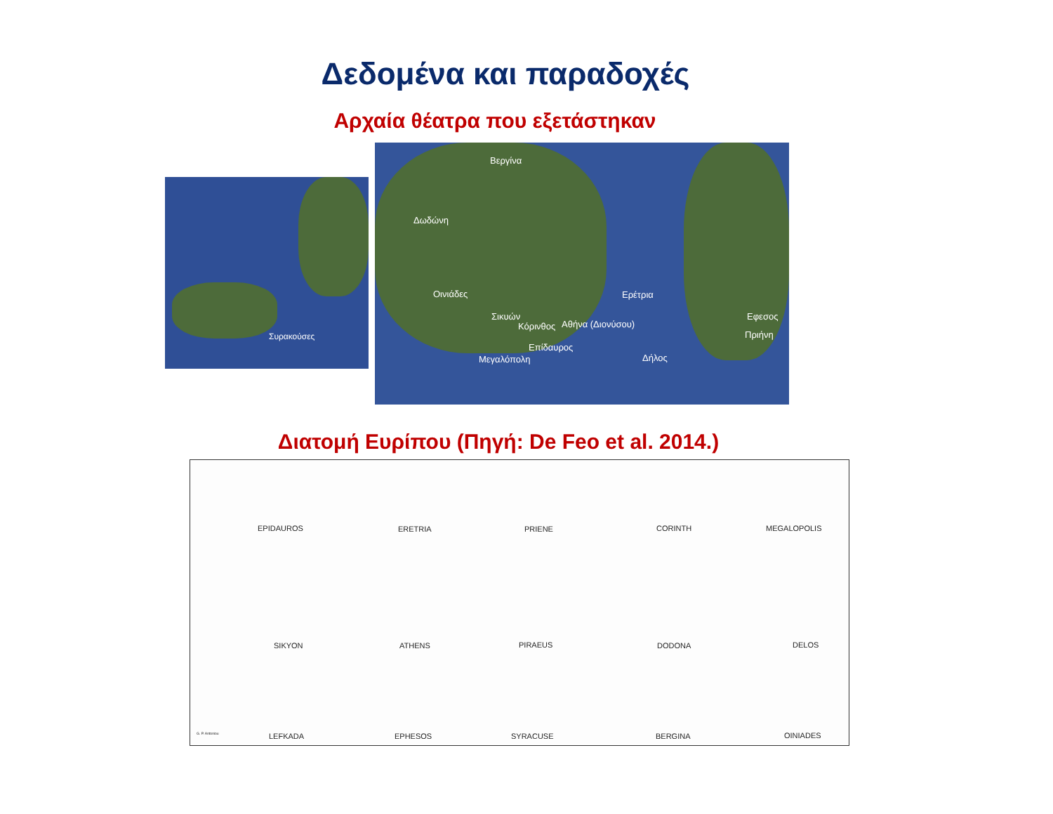Δεδομένα και παραδοχές
Αρχαία θέατρα που εξετάστηκαν
Συρακούσες
Βεργίνα
Δωδώνη
Οινιάδες Ερέτρια
Σικυών
Κόρινθος Αθήνα (Διονύσου)
Επίδαυρος
Μεγαλόπολη Δήλος
Εφεσος
Πριήνη
Διατομή Ευρίπου (Πηγή: De Feo et al. 2014.)
EPIDAUROS ERETRIA PRIENE CORINTH MEGALOPOLIS
SIKYON ATHENS PIRAEUS DODONA DELOS
G. P. Antoniou LEFKADA EPHESOS SYRACUSE BERGINA OINIADES